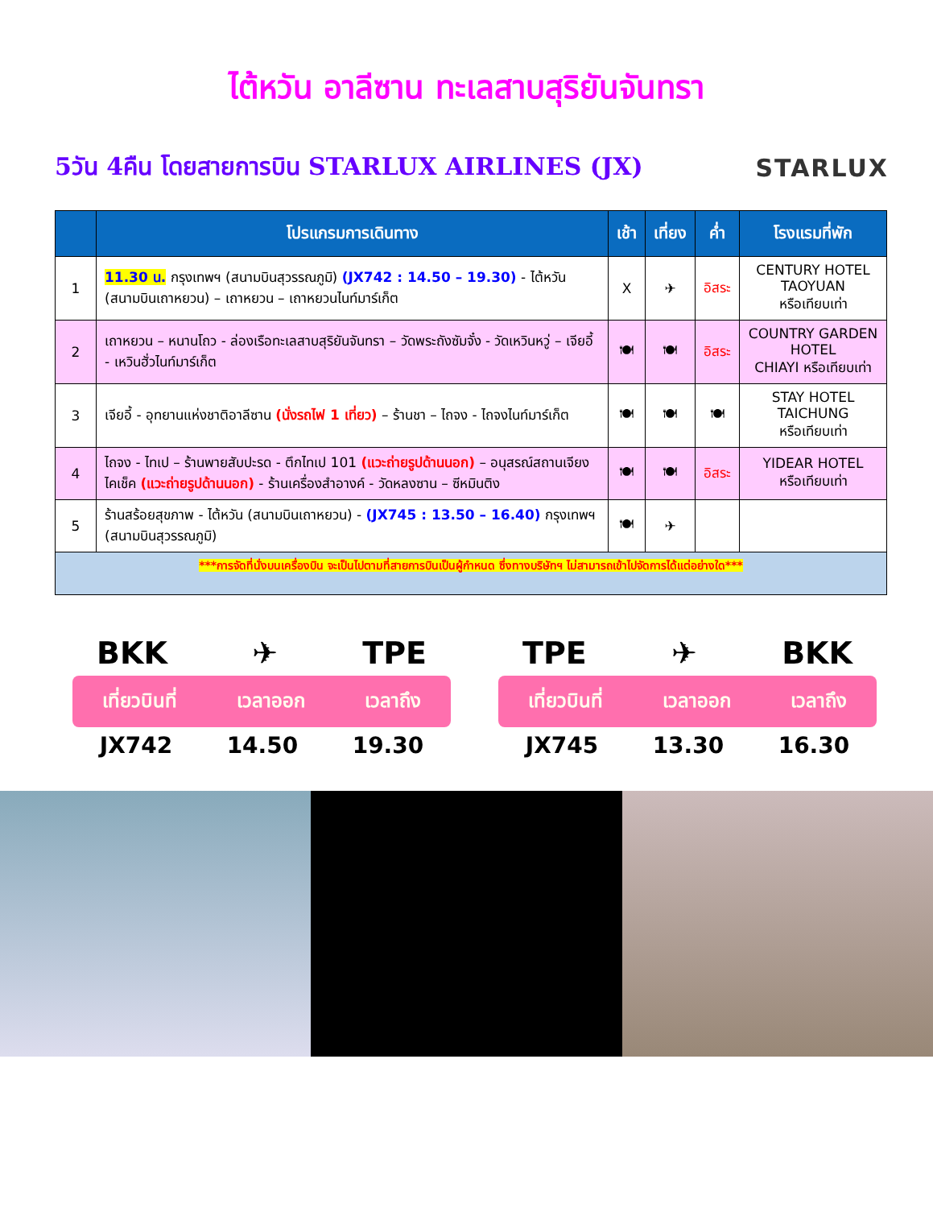ไต้หวัน อาลีซาน ทะเลสาบสุริยันจันทรา
5วัน 4คืน โดยสายการบิน STARLUX AIRLINES (JX)
STARLUX
| | โปรแกรมการเดินทาง | เช้า | เที่ยง | ค่ำ | โรงแรมที่พัก |
| --- | --- | --- | --- | --- | --- |
| 1 | 11.30 น. กรุงเทพฯ (สนามบินสุวรรณภูมิ) (JX742 : 14.50 – 19.30) - ไต้หวัน (สนามบินเถาหยวน) – เถาหยวน – เถาหยวนไนท์มาร์เก็ต | X | ✈ | อิสระ | CENTURY HOTEL TAOYUAN หรือเทียบเท่า |
| 2 | เถาหยวน – หนานโถว - ล่องเรือทะเลสาบสุริยันจันทรา – วัดพระถังซัมจั๋ง - วัดเหวินหวู่ – เจียอี้ - เหวินฮั่วไนท์มาร์เก็ต | 🍽 | 🍽 | อิสระ | COUNTRY GARDEN HOTEL CHIAYI หรือเทียบเท่า |
| 3 | เจียอี้ - อุทยานแห่งชาติอาลีซาน (นั่งรถไฟ 1 เที่ยว) – ร้านชา – ไถจง - ไถจงไนท์มาร์เก็ต | 🍽 | 🍽 | 🍽 | STAY HOTEL TAICHUNG หรือเทียบเท่า |
| 4 | ไถจง - ไทเป – ร้านพายสับปะรด - ตึกไทเป 101 (แวะถ่ายรูปด้านนอก) – อนุสรณ์สถานเจียงไคเช็ค (แวะถ่ายรูปด้านนอก) - ร้านเครื่องสำอางค์ - วัดหลงซาน – ซีหมินติง | 🍽 | 🍽 | อิสระ | YIDEAR HOTEL หรือเทียบเท่า |
| 5 | ร้านสร้อยสุขภาพ - ไต้หวัน (สนามบินเถาหยวน) - (JX745 : 13.50 – 16.40) กรุงเทพฯ (สนามบินสุวรรณภูมิ) | 🍽 | ✈ | | |
| ***การจัดที่นั่งบนเครื่องบิน จะเป็นไปตามที่สายการบินเป็นผู้กำหนด ซึ่งทางบริษัทฯ ไม่สามารถเข้าไปจัดการได้แต่อย่างใด*** | | | | | |
BKK ✈ TPE
เที่ยวบินที่ เวลาออก เวลาถึง
JX742 14.50 19.30
TPE ✈ BKK
เที่ยวบินที่ เวลาออก เวลาถึง
JX745 13.30 16.30